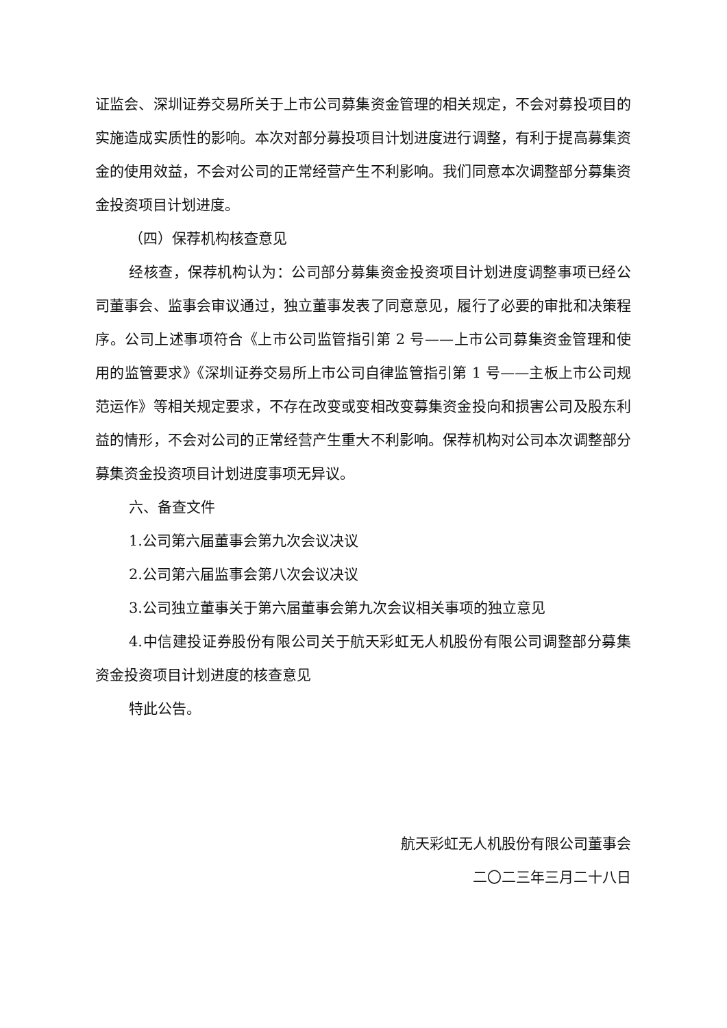证监会、深圳证券交易所关于上市公司募集资金管理的相关规定，不会对募投项目的实施造成实质性的影响。本次对部分募投项目计划进度进行调整，有利于提高募集资金的使用效益，不会对公司的正常经营产生不利影响。我们同意本次调整部分募集资金投资项目计划进度。
（四）保荐机构核查意见
经核查，保荐机构认为：公司部分募集资金投资项目计划进度调整事项已经公司董事会、监事会审议通过，独立董事发表了同意意见，履行了必要的审批和决策程序。公司上述事项符合《上市公司监管指引第 2 号——上市公司募集资金管理和使用的监管要求》《深圳证券交易所上市公司自律监管指引第 1 号——主板上市公司规范运作》等相关规定要求，不存在改变或变相改变募集资金投向和损害公司及股东利益的情形，不会对公司的正常经营产生重大不利影响。保荐机构对公司本次调整部分募集资金投资项目计划进度事项无异议。
六、备查文件
1.公司第六届董事会第九次会议决议
2.公司第六届监事会第八次会议决议
3.公司独立董事关于第六届董事会第九次会议相关事项的独立意见
4.中信建投证券股份有限公司关于航天彩虹无人机股份有限公司调整部分募集资金投资项目计划进度的核查意见
特此公告。
航天彩虹无人机股份有限公司董事会
二〇二三年三月二十八日